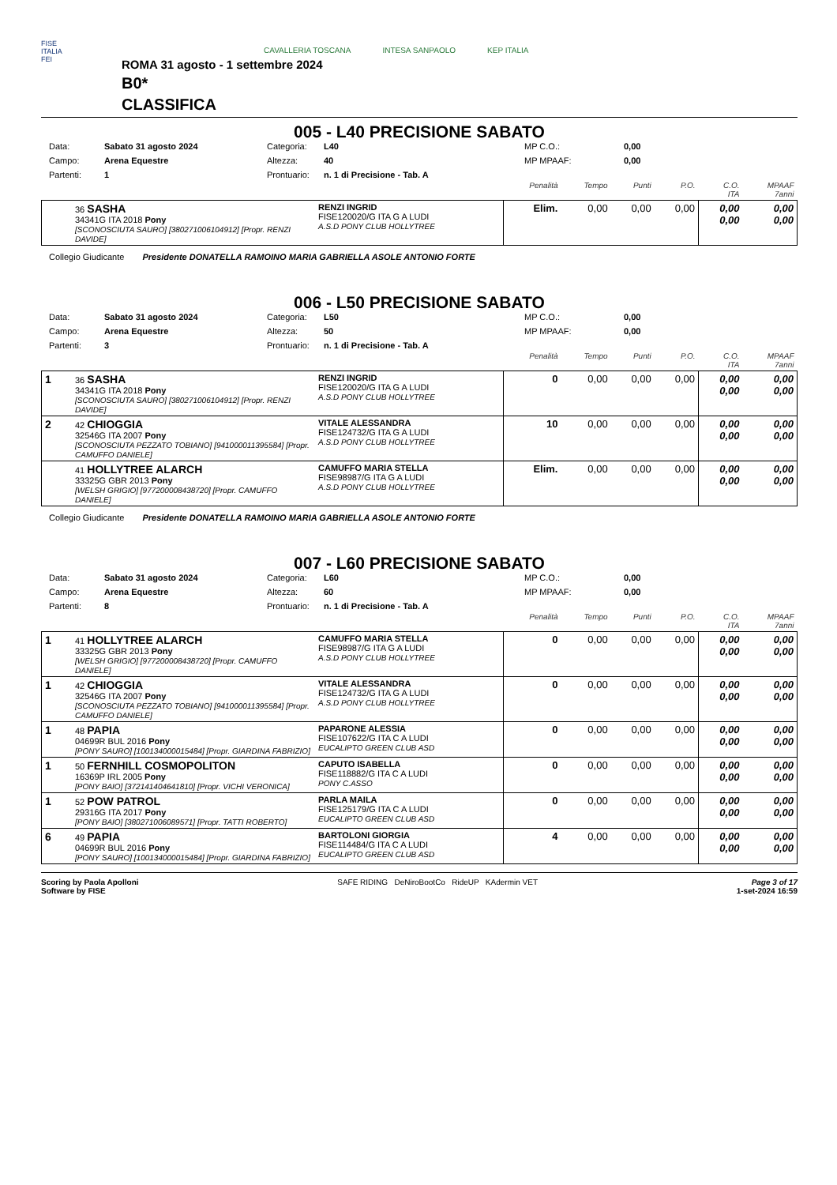FISE
ITALIA
FEI
CAVALLERIA TOSCANA INTESA SANPAOLO KEP ITALIA
ROMA 31 agosto - 1 settembre 2024
B0*
CLASSIFICA
005 - L40 PRECISIONE SABATO
Data: Sabato 31 agosto 2024 Categoria: L40 MP C.O.: 0,00 Campo: Arena Equestre Altezza: 40 MP MPAAF: 0,00 Partenti: 1 Prontuario: n. 1 di Precisione - Tab. A
| | | | Penalità | Tempo | Punti | P.O. | C.O. ITA | MPAAF 7anni |
| | 36 SASHA 34341G ITA 2018 Pony [SCONOSCIUTA SAURO] [380271006104912] [Propr. RENZI DAVIDE] | RENZI INGRID FISE120020/G ITA G A LUDI A.S.D PONY CLUB HOLLYTREE | Elim. | 0,00 | 0,00 | 0,00 | 0,00 0,00 | 0,00 0,00 |
Collegio Giudicante Presidente DONATELLA RAMOINO MARIA GABRIELLA ASOLE ANTONIO FORTE
006 - L50 PRECISIONE SABATO
Data: Sabato 31 agosto 2024 Categoria: L50 MP C.O.: 0,00 Campo: Arena Equestre Altezza: 50 MP MPAAF: 0,00 Partenti: 3 Prontuario: n. 1 di Precisione - Tab. A
| | | | Penalità | Tempo | Punti | P.O. | C.O. ITA | MPAAF 7anni |
| 1 | 36 SASHA 34341G ITA 2018 Pony [SCONOSCIUTA SAURO] [380271006104912] [Propr. RENZI DAVIDE] | RENZI INGRID FISE120020/G ITA G A LUDI A.S.D PONY CLUB HOLLYTREE | 0 | 0,00 | 0,00 | 0,00 | 0,00 0,00 | 0,00 0,00 |
| 2 | 42 CHIOGGIA 32546G ITA 2007 Pony [SCONOSCIUTA PEZZATO TOBIANO] [941000011395584] [Propr. CAMUFFO DANIELE] | VITALE ALESSANDRA FISE124732/G ITA G A LUDI A.S.D PONY CLUB HOLLYTREE | 10 | 0,00 | 0,00 | 0,00 | 0,00 0,00 | 0,00 0,00 |
| | 41 HOLLYTREE ALARCH 33325G GBR 2013 Pony [WELSH GRIGIO] [977200008438720] [Propr. CAMUFFO DANIELE] | CAMUFFO MARIA STELLA FISE98987/G ITA G A LUDI A.S.D PONY CLUB HOLLYTREE | Elim. | 0,00 | 0,00 | 0,00 | 0,00 0,00 | 0,00 0,00 |
Collegio Giudicante Presidente DONATELLA RAMOINO MARIA GABRIELLA ASOLE ANTONIO FORTE
007 - L60 PRECISIONE SABATO
Data: Sabato 31 agosto 2024 Categoria: L60 MP C.O.: 0,00 Campo: Arena Equestre Altezza: 60 MP MPAAF: 0,00 Partenti: 8 Prontuario: n. 1 di Precisione - Tab. A
| | | | Penalità | Tempo | Punti | P.O. | C.O. ITA | MPAAF 7anni |
| 1 | 41 HOLLYTREE ALARCH 33325G GBR 2013 Pony [WELSH GRIGIO] [977200008438720] [Propr. CAMUFFO DANIELE] | CAMUFFO MARIA STELLA FISE98987/G ITA G A LUDI A.S.D PONY CLUB HOLLYTREE | 0 | 0,00 | 0,00 | 0,00 | 0,00 0,00 | 0,00 0,00 |
| 1 | 42 CHIOGGIA 32546G ITA 2007 Pony [SCONOSCIUTA PEZZATO TOBIANO] [941000011395584] [Propr. CAMUFFO DANIELE] | VITALE ALESSANDRA FISE124732/G ITA G A LUDI A.S.D PONY CLUB HOLLYTREE | 0 | 0,00 | 0,00 | 0,00 | 0,00 0,00 | 0,00 0,00 |
| 1 | 48 PAPIA 04699R BUL 2016 Pony [PONY SAURO] [100134000015484] [Propr. GIARDINA FABRIZIO] | PAPARONE ALESSIA FISE107622/G ITA C A LUDI EUCALIPTO GREEN CLUB ASD | 0 | 0,00 | 0,00 | 0,00 | 0,00 0,00 | 0,00 0,00 |
| 1 | 50 FERNHILL COSMOPOLITON 16369P IRL 2005 Pony [PONY BAIO] [372141404641810] [Propr. VICHI VERONICA] | CAPUTO ISABELLA FISE118882/G ITA C A LUDI PONY C.ASSO | 0 | 0,00 | 0,00 | 0,00 | 0,00 0,00 | 0,00 0,00 |
| 1 | 52 POW PATROL 29316G ITA 2017 Pony [PONY BAIO] [380271006089571] [Propr. TATTI ROBERTO] | PARLA MAILA FISE125179/G ITA C A LUDI EUCALIPTO GREEN CLUB ASD | 0 | 0,00 | 0,00 | 0,00 | 0,00 0,00 | 0,00 0,00 |
| 6 | 49 PAPIA 04699R BUL 2016 Pony [PONY SAURO] [100134000015484] [Propr. GIARDINA FABRIZIO] | BARTOLONI GIORGIA FISE114484/G ITA C A LUDI EUCALIPTO GREEN CLUB ASD | 4 | 0,00 | 0,00 | 0,00 | 0,00 0,00 | 0,00 0,00 |
Scoring by Paola Apolloni
Software by FISE
SAFE RIDING DeNiroBootCo RideUP KAdermin VET
Page 3 of 17
1-set-2024 16:59